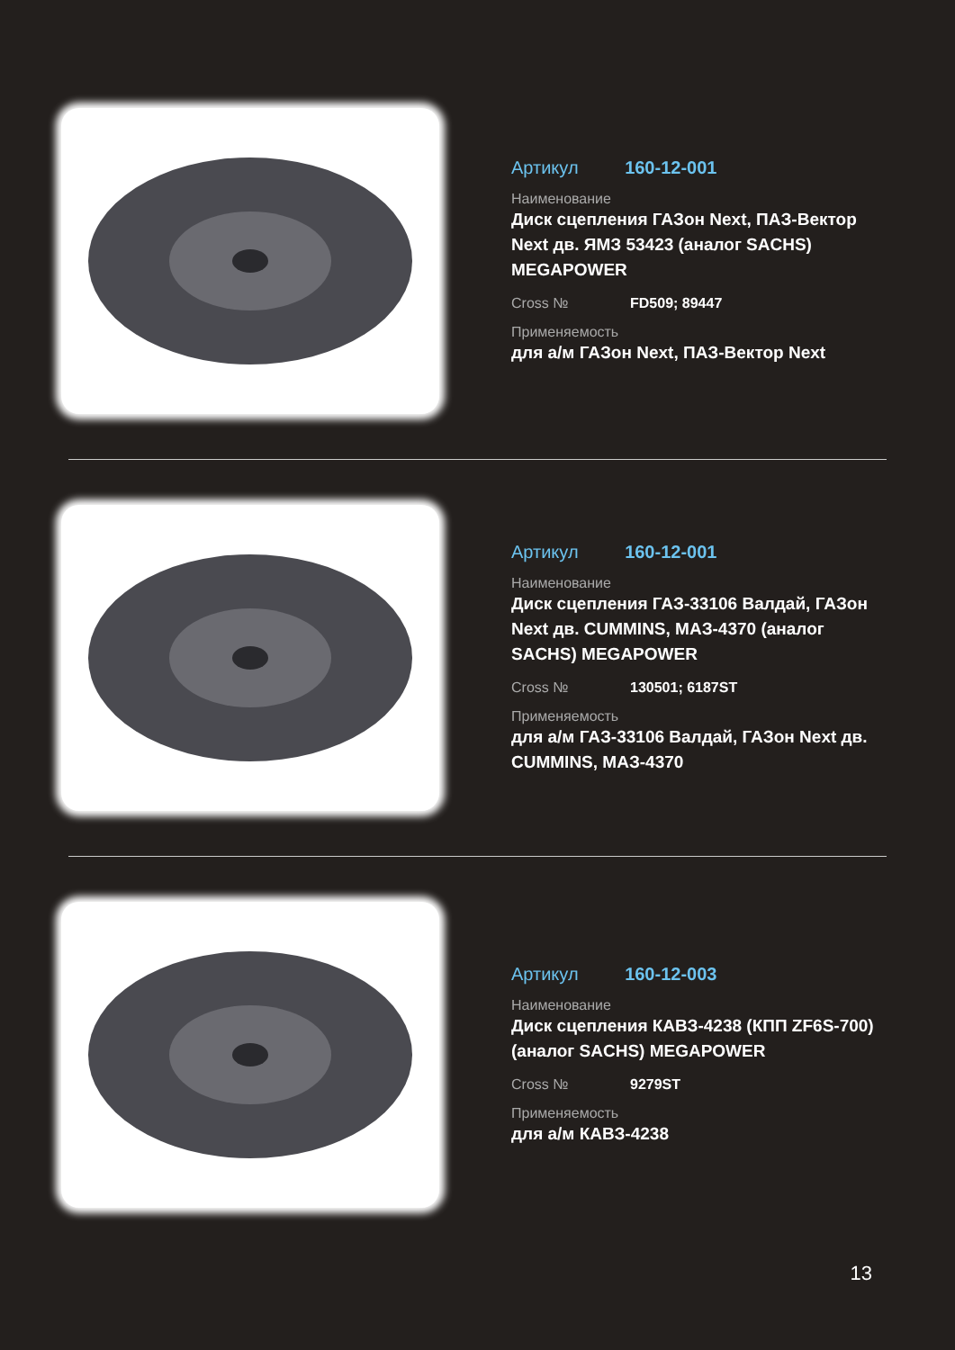Артикул 160-12-001
Наименование
Диск сцепления ГАЗон Next, ПАЗ-Вектор Next дв. ЯМЗ 53423 (аналог SACHS) MEGAPOWER
Cross № FD509; 89447
Применяемость
для а/м ГАЗон Next, ПАЗ-Вектор Next
Артикул 160-12-001
Наименование
Диск сцепления ГАЗ-33106 Валдай, ГАЗон Next дв. CUMMINS, МАЗ-4370 (аналог SACHS) MEGAPOWER
Cross № 130501; 6187ST
Применяемость
для а/м ГАЗ-33106 Валдай, ГАЗон Next дв. CUMMINS, МАЗ-4370
Артикул 160-12-003
Наименование
Диск сцепления КАВЗ-4238 (КПП ZF6S-700) (аналог SACHS) MEGAPOWER
Cross № 9279ST
Применяемость
для а/м КАВЗ-4238
13